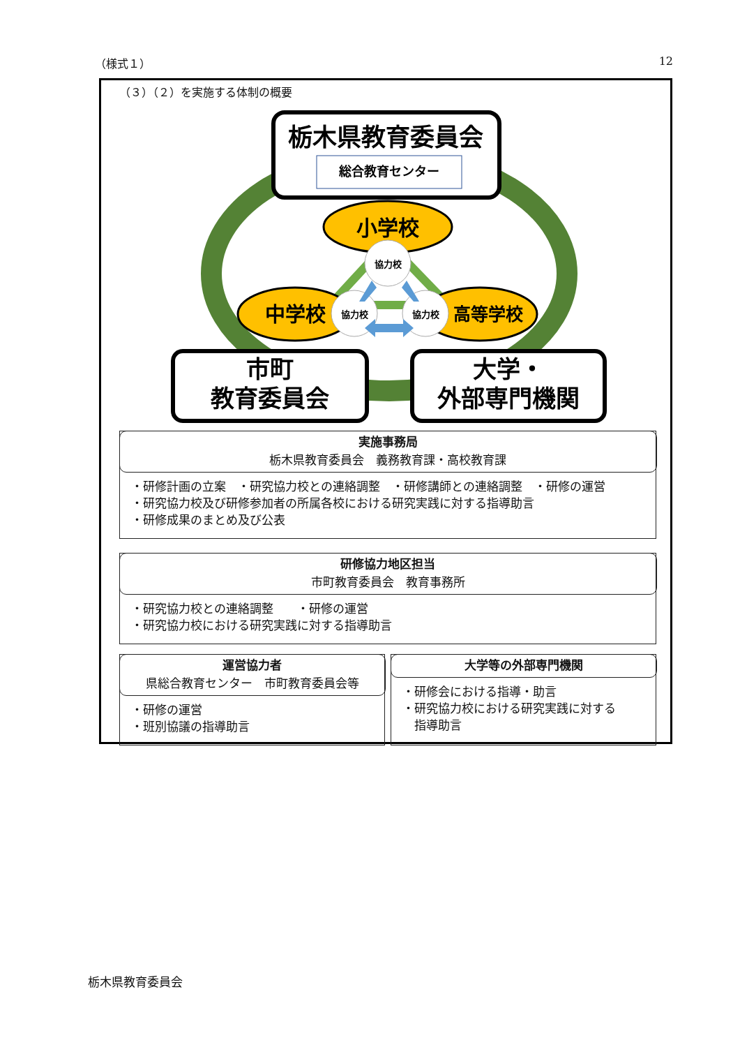（様式１） 12
（３）（２）を実施する体制の概要
栃木県教育委員会
総合教育センター
小学校
中学校
高等学校
協力校
協力校
協力校
市町
教育委員会
大学・
外部専門機関
実施事務局
栃木県教育委員会　義務教育課・高校教育課
・研修計画の立案　・研究協力校との連絡調整　・研修講師との連絡調整　・研修の運営
・研究協力校及び研修参加者の所属各校における研究実践に対する指導助言
・研修成果のまとめ及び公表
研修協力地区担当
市町教育委員会　教育事務所
・研究協力校との連絡調整　　・研修の運営
・研究協力校における研究実践に対する指導助言
運営協力者
県総合教育センター　市町教育委員会等
・研修の運営
・班別協議の指導助言
大学等の外部専門機関
・研修会における指導・助言
・研究協力校における研究実践に対する
　指導助言
栃木県教育委員会